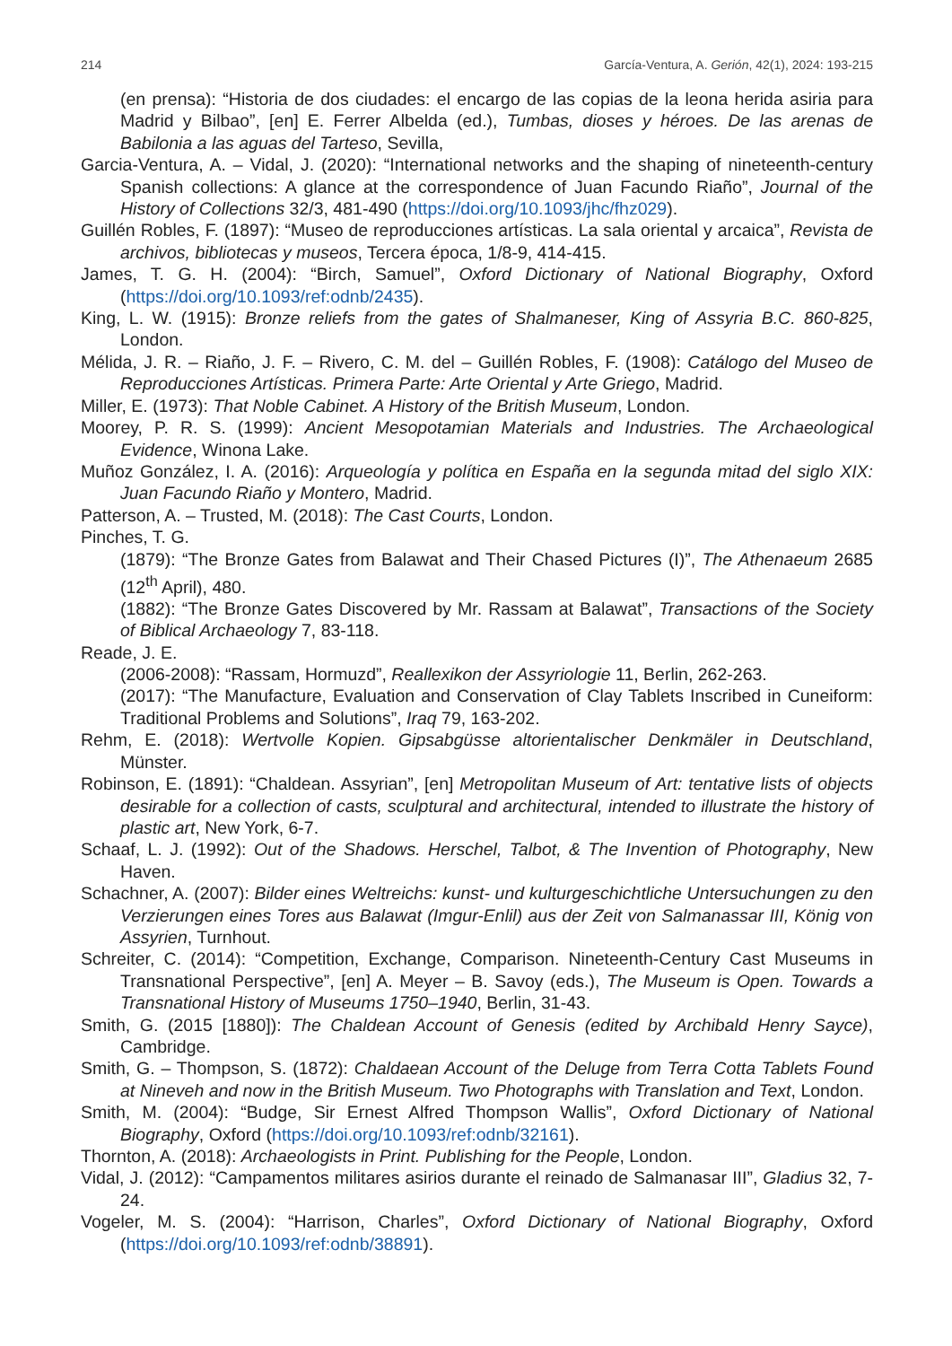214 García-Ventura, A. Gerión, 42(1), 2024: 193-215
(en prensa): “Historia de dos ciudades: el encargo de las copias de la leona herida asiria para Madrid y Bilbao”, [en] E. Ferrer Albelda (ed.), Tumbas, dioses y héroes. De las arenas de Babilonia a las aguas del Tarteso, Sevilla,
Garcia-Ventura, A. – Vidal, J. (2020): “International networks and the shaping of nineteenth-century Spanish collections: A glance at the correspondence of Juan Facundo Riaño”, Journal of the History of Collections 32/3, 481-490 (https://doi.org/10.1093/jhc/fhz029).
Guillén Robles, F. (1897): “Museo de reproducciones artísticas. La sala oriental y arcaica”, Revista de archivos, bibliotecas y museos, Tercera época, 1/8-9, 414-415.
James, T. G. H. (2004): “Birch, Samuel”, Oxford Dictionary of National Biography, Oxford (https://doi.org/10.1093/ref:odnb/2435).
King, L. W. (1915): Bronze reliefs from the gates of Shalmaneser, King of Assyria B.C. 860-825, London.
Mélida, J. R. – Riaño, J. F. – Rivero, C. M. del – Guillén Robles, F. (1908): Catálogo del Museo de Reproducciones Artísticas. Primera Parte: Arte Oriental y Arte Griego, Madrid.
Miller, E. (1973): That Noble Cabinet. A History of the British Museum, London.
Moorey, P. R. S. (1999): Ancient Mesopotamian Materials and Industries. The Archaeological Evidence, Winona Lake.
Muñoz González, I. A. (2016): Arqueología y política en España en la segunda mitad del siglo XIX: Juan Facundo Riaño y Montero, Madrid.
Patterson, A. – Trusted, M. (2018): The Cast Courts, London.
Pinches, T. G.
(1879): “The Bronze Gates from Balawat and Their Chased Pictures (I)”, The Athenaeum 2685 (12<sup>th</sup> April), 480.
(1882): “The Bronze Gates Discovered by Mr. Rassam at Balawat”, Transactions of the Society of Biblical Archaeology 7, 83-118.
Reade, J. E.
(2006-2008): “Rassam, Hormuzd”, Reallexikon der Assyriologie 11, Berlin, 262-263.
(2017): “The Manufacture, Evaluation and Conservation of Clay Tablets Inscribed in Cuneiform: Traditional Problems and Solutions”, Iraq 79, 163-202.
Rehm, E. (2018): Wertvolle Kopien. Gipsabgüsse altorientalischer Denkmäler in Deutschland, Münster.
Robinson, E. (1891): “Chaldean. Assyrian”, [en] Metropolitan Museum of Art: tentative lists of objects desirable for a collection of casts, sculptural and architectural, intended to illustrate the history of plastic art, New York, 6-7.
Schaaf, L. J. (1992): Out of the Shadows. Herschel, Talbot, & The Invention of Photography, New Haven.
Schachner, A. (2007): Bilder eines Weltreichs: kunst- und kulturgeschichtliche Untersuchungen zu den Verzierungen eines Tores aus Balawat (Imgur-Enlil) aus der Zeit von Salmanassar III, König von Assyrien, Turnhout.
Schreiter, C. (2014): “Competition, Exchange, Comparison. Nineteenth-Century Cast Museums in Transnational Perspective”, [en] A. Meyer – B. Savoy (eds.), The Museum is Open. Towards a Transnational History of Museums 1750–1940, Berlin, 31-43.
Smith, G. (2015 [1880]): The Chaldean Account of Genesis (edited by Archibald Henry Sayce), Cambridge.
Smith, G. – Thompson, S. (1872): Chaldaean Account of the Deluge from Terra Cotta Tablets Found at Nineveh and now in the British Museum. Two Photographs with Translation and Text, London.
Smith, M. (2004): “Budge, Sir Ernest Alfred Thompson Wallis”, Oxford Dictionary of National Biography, Oxford (https://doi.org/10.1093/ref:odnb/32161).
Thornton, A. (2018): Archaeologists in Print. Publishing for the People, London.
Vidal, J. (2012): “Campamentos militares asirios durante el reinado de Salmanasar III”, Gladius 32, 7-24.
Vogeler, M. S. (2004): “Harrison, Charles”, Oxford Dictionary of National Biography, Oxford (https://doi.org/10.1093/ref:odnb/38891).